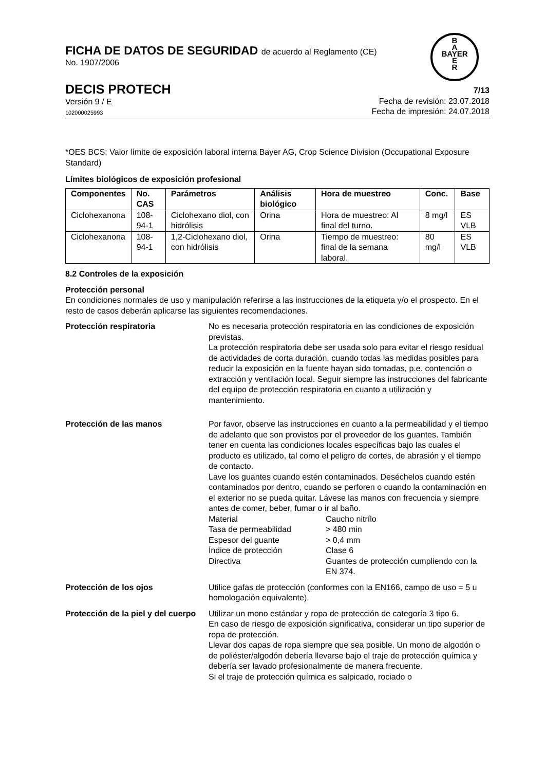B
A
BAYER
E
R
FICHA DE DATOS DE SEGURIDAD de acuerdo al Reglamento (CE)
No. 1907/2006
DECIS PROTECH
Versión 9 / E
102000025993
7/13
Fecha de revisión: 23.07.2018
Fecha de impresión: 24.07.2018
*OES BCS: Valor límite de exposición laboral interna Bayer AG, Crop Science Division (Occupational Exposure Standard)
Límites biológicos de exposición profesional
| Componentes | No. CAS | Parámetros | Análisis biológico | Hora de muestreo | Conc. | Base |
| --- | --- | --- | --- | --- | --- | --- |
| Ciclohexanona | 108-94-1 | Ciclohexano diol, con hidrólisis | Orina | Hora de muestreo: Al final del turno. | 8 mg/l | ES VLB |
| Ciclohexanona | 108-94-1 | 1,2-Ciclohexano diol, con hidrólisis | Orina | Tiempo de muestreo: final de la semana laboral. | 80 mg/l | ES VLB |
8.2 Controles de la exposición
Protección personal
En condiciones normales de uso y manipulación referirse a las instrucciones de la etiqueta y/o el prospecto. En el resto de casos deberán aplicarse las siguientes recomendaciones.
Protección respiratoria No es necesaria protección respiratoria en las condiciones de exposición previstas.
La protección respiratoria debe ser usada solo para evitar el riesgo residual de actividades de corta duración, cuando todas las medidas posibles para reducir la exposición en la fuente hayan sido tomadas, p.e. contención o extracción y ventilación local. Seguir siempre las instrucciones del fabricante del equipo de protección respiratoria en cuanto a utilización y mantenimiento.
Protección de las manos Por favor, observe las instrucciones en cuanto a la permeabilidad y el tiempo de adelanto que son provistos por el proveedor de los guantes. También tener en cuenta las condiciones locales específicas bajo las cuales el producto es utilizado, tal como el peligro de cortes, de abrasión y el tiempo de contacto.
Lave los guantes cuando estén contaminados. Deséchelos cuando estén contaminados por dentro, cuando se perforen o cuando la contaminación en el exterior no se pueda quitar. Lávese las manos con frecuencia y siempre antes de comer, beber, fumar o ir al baño.
Material
Caucho nitrílo
Tasa de permeabilidad
> 480 min
Espesor del guante
> 0,4 mm
Índice de protección
Clase 6
Directiva
Guantes de protección cumpliendo con la EN 374.
Protección de los ojos Utilice gafas de protección (conformes con la EN166, campo de uso = 5 u homologación equivalente).
Protección de la piel y del cuerpo
Utilizar un mono estándar y ropa de protección de categoría 3 tipo 6.
En caso de riesgo de exposición significativa, considerar un tipo superior de ropa de protección.
Llevar dos capas de ropa siempre que sea posible. Un mono de algodón o de poliéster/algodón debería llevarse bajo el traje de protección química y debería ser lavado profesionalmente de manera frecuente.
Si el traje de protección química es salpicado, rociado o